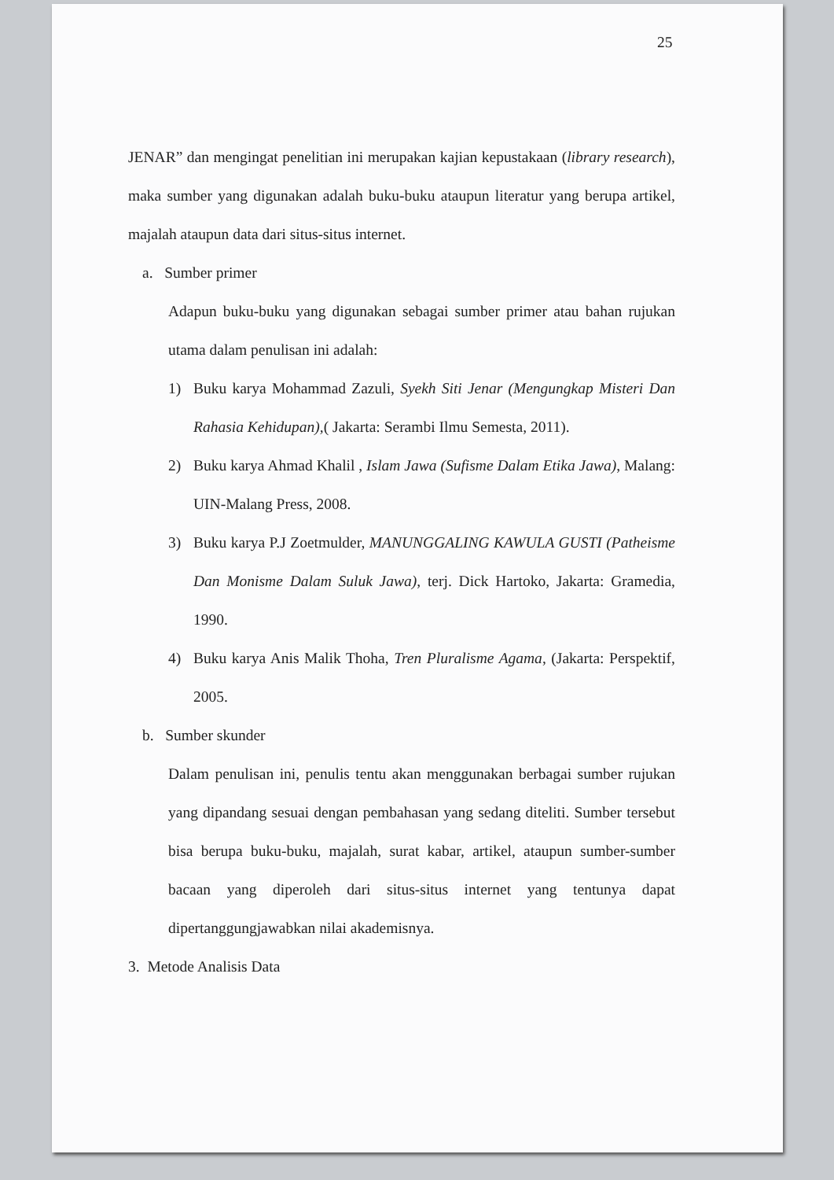25
JENAR” dan mengingat penelitian ini merupakan kajian kepustakaan (library research), maka sumber yang digunakan adalah buku-buku ataupun literatur yang berupa artikel, majalah ataupun data dari situs-situs internet.
a. Sumber primer
Adapun buku-buku yang digunakan sebagai sumber primer atau bahan rujukan utama dalam penulisan ini adalah:
1) Buku karya Mohammad Zazuli, Syekh Siti Jenar (Mengungkap Misteri Dan Rahasia Kehidupan),( Jakarta: Serambi Ilmu Semesta, 2011).
2) Buku karya Ahmad Khalil , Islam Jawa (Sufisme Dalam Etika Jawa), Malang: UIN-Malang Press, 2008.
3) Buku karya P.J Zoetmulder, MANUNGGALING KAWULA GUSTI (Patheisme Dan Monisme Dalam Suluk Jawa), terj. Dick Hartoko, Jakarta: Gramedia, 1990.
4) Buku karya Anis Malik Thoha, Tren Pluralisme Agama, (Jakarta: Perspektif, 2005.
b. Sumber skunder
Dalam penulisan ini, penulis tentu akan menggunakan berbagai sumber rujukan yang dipandang sesuai dengan pembahasan yang sedang diteliti. Sumber tersebut bisa berupa buku-buku, majalah, surat kabar, artikel, ataupun sumber-sumber bacaan yang diperoleh dari situs-situs internet yang tentunya dapat dipertanggungjawabkan nilai akademisnya.
3. Metode Analisis Data